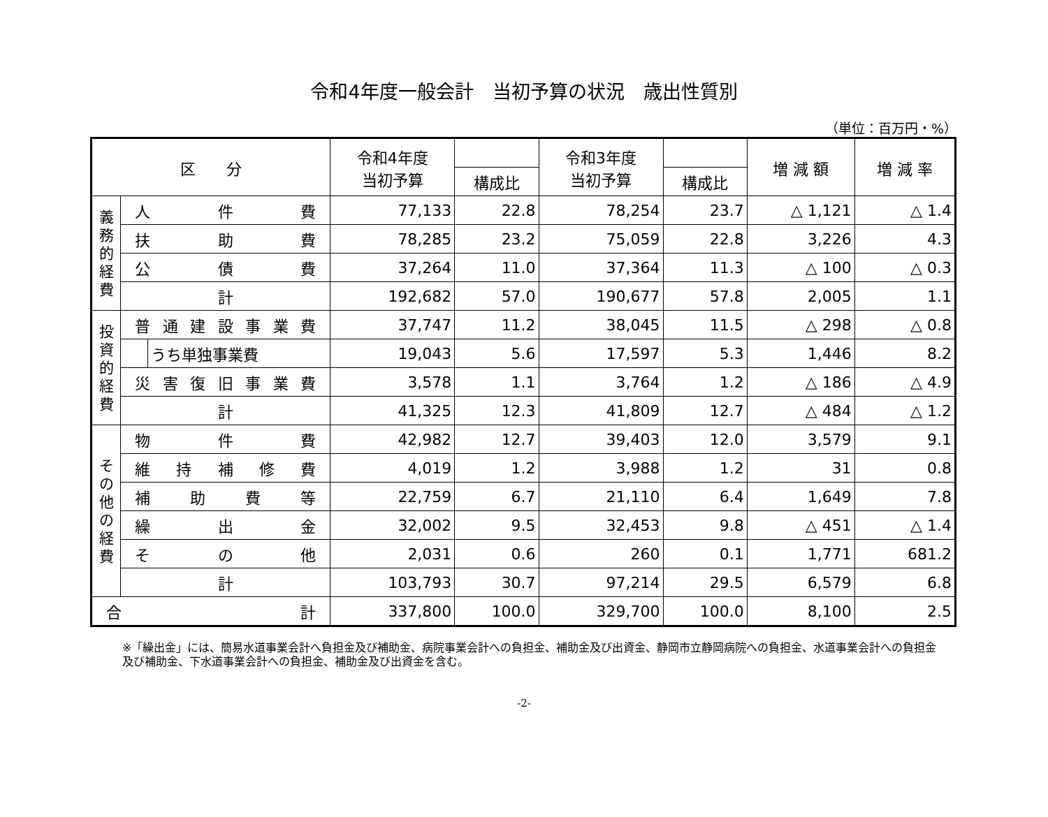令和4年度一般会計　当初予算の状況　歳出性質別
（単位：百万円・%）
| 区 分 | | | 令和4年度 当初予算 | | 令和3年度 当初予算 | | 増 減 額 | 増 減 率 |
| --- | --- | --- | --- | --- | --- | --- | --- | --- |
| | | | | 構成比 | | 構成比 | | |
| 義 務 的 経 費 | 人 件 費 | | 77,133 | 22.8 | 78,254 | 23.7 | △ 1,121 | △ 1.4 |
| | 扶 助 費 | | 78,285 | 23.2 | 75,059 | 22.8 | 3,226 | 4.3 |
| | 公 債 費 | | 37,264 | 11.0 | 37,364 | 11.3 | △ 100 | △ 0.3 |
| | 計 | | 192,682 | 57.0 | 190,677 | 57.8 | 2,005 | 1.1 |
| 投 資 的 経 費 | 普通建設事業費 | | 37,747 | 11.2 | 38,045 | 11.5 | △ 298 | △ 0.8 |
| | | うち単独事業費 | 19,043 | 5.6 | 17,597 | 5.3 | 1,446 | 8.2 |
| | 災害復旧事業費 | | 3,578 | 1.1 | 3,764 | 1.2 | △ 186 | △ 4.9 |
| | 計 | | 41,325 | 12.3 | 41,809 | 12.7 | △ 484 | △ 1.2 |
| そ の 他 の 経 費 | 物 件 費 | | 42,982 | 12.7 | 39,403 | 12.0 | 3,579 | 9.1 |
| | 維 持 補 修 費 | | 4,019 | 1.2 | 3,988 | 1.2 | 31 | 0.8 |
| | 補 助 費 等 | | 22,759 | 6.7 | 21,110 | 6.4 | 1,649 | 7.8 |
| | 繰 出 金 | | 32,002 | 9.5 | 32,453 | 9.8 | △ 451 | △ 1.4 |
| | そ の 他 | | 2,031 | 0.6 | 260 | 0.1 | 1,771 | 681.2 |
| | 計 | | 103,793 | 30.7 | 97,214 | 29.5 | 6,579 | 6.8 |
| 合 計 | | | 337,800 | 100.0 | 329,700 | 100.0 | 8,100 | 2.5 |
※「繰出金」には、簡易水道事業会計へ負担金及び補助金、病院事業会計への負担金、補助金及び出資金、静岡市立静岡病院への負担金、水道事業会計への負担金及び補助金、下水道事業会計への負担金、補助金及び出資金を含む。
-2-